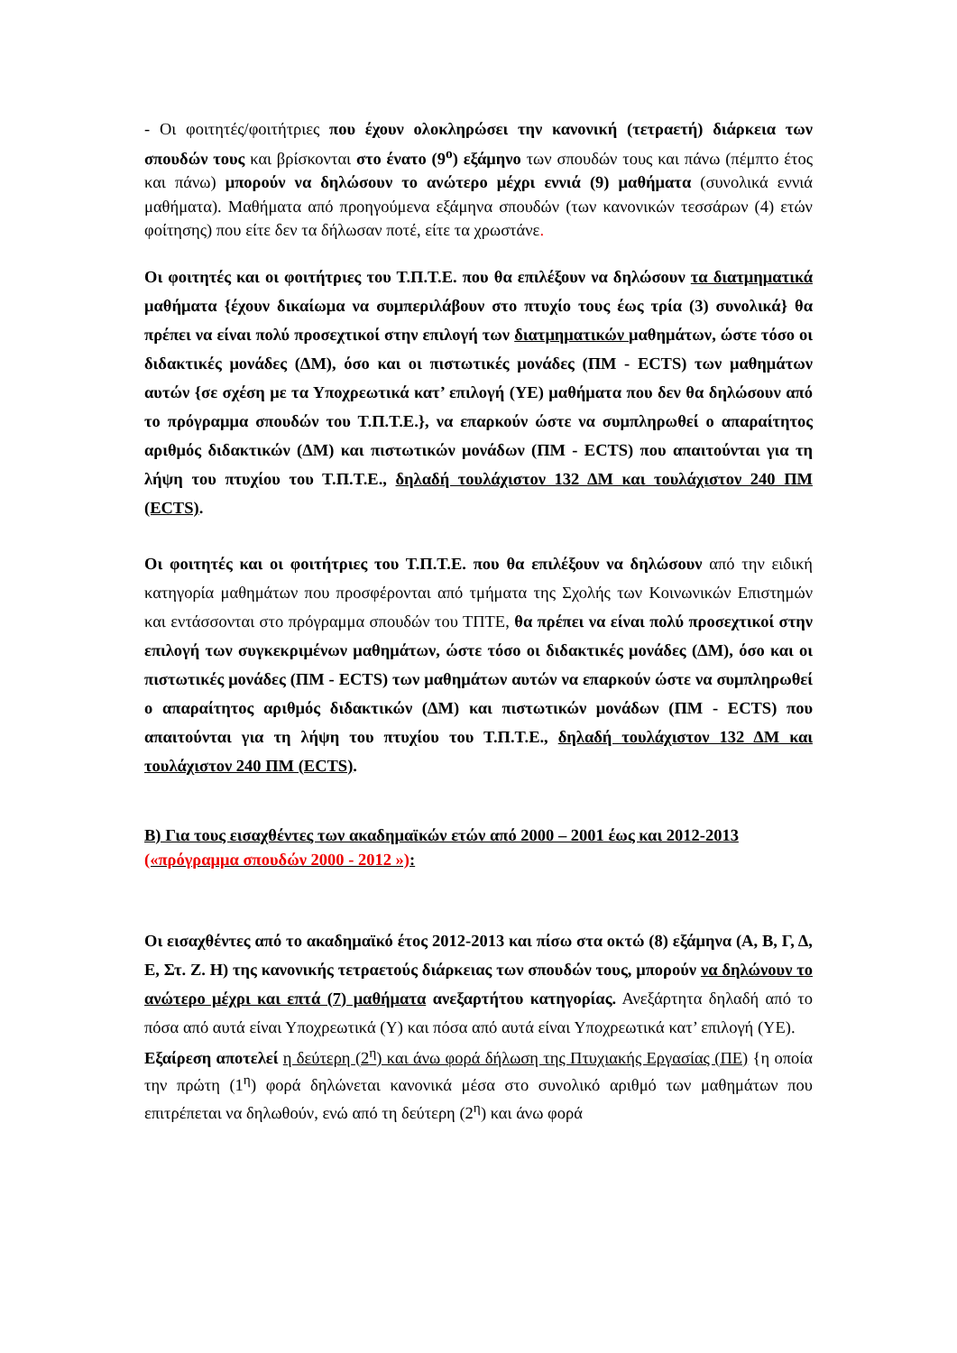- Οι φοιτητές/φοιτήτριες που έχουν ολοκληρώσει την κανονική (τετραετή) διάρκεια των σπουδών τους και βρίσκονται στο ένατο (9<sup>ο</sup>) εξάμηνο των σπουδών τους και πάνω (πέμπτο έτος και πάνω) μπορούν να δηλώσουν το ανώτερο μέχρι εννιά (9) μαθήματα (συνολικά εννιά μαθήματα). Μαθήματα από προηγούμενα εξάμηνα σπουδών (των κανονικών τεσσάρων (4) ετών φοίτησης) που είτε δεν τα δήλωσαν ποτέ, είτε τα χρωστάνε.
Οι φοιτητές και οι φοιτήτριες του Τ.Π.Τ.Ε. που θα επιλέξουν να δηλώσουν τα διατμηματικά μαθήματα {έχουν δικαίωμα να συμπεριλάβουν στο πτυχίο τους έως τρία (3) συνολικά} θα πρέπει να είναι πολύ προσεχτικοί στην επιλογή των διατμηματικών μαθημάτων, ώστε τόσο οι διδακτικές μονάδες (ΔΜ), όσο και οι πιστωτικές μονάδες (ΠΜ - ECTS) των μαθημάτων αυτών {σε σχέση με τα Υποχρεωτικά κατ’ επιλογή (ΥΕ) μαθήματα που δεν θα δηλώσουν από το πρόγραμμα σπουδών του Τ.Π.Τ.Ε.}, να επαρκούν ώστε να συμπληρωθεί ο απαραίτητος αριθμός διδακτικών (ΔΜ) και πιστωτικών μονάδων (ΠΜ - ECTS) που απαιτούνται για τη λήψη του πτυχίου του Τ.Π.Τ.Ε., δηλαδή τουλάχιστον 132 ΔΜ και τουλάχιστον 240 ΠΜ (ECTS).
Οι φοιτητές και οι φοιτήτριες του Τ.Π.Τ.Ε. που θα επιλέξουν να δηλώσουν από την ειδική κατηγορία μαθημάτων που προσφέρονται από τμήματα της Σχολής των Κοινωνικών Επιστημών και εντάσσονται στο πρόγραμμα σπουδών του ΤΠΤΕ, θα πρέπει να είναι πολύ προσεχτικοί στην επιλογή των συγκεκριμένων μαθημάτων, ώστε τόσο οι διδακτικές μονάδες (ΔΜ), όσο και οι πιστωτικές μονάδες (ΠΜ - ECTS) των μαθημάτων αυτών να επαρκούν ώστε να συμπληρωθεί ο απαραίτητος αριθμός διδακτικών (ΔΜ) και πιστωτικών μονάδων (ΠΜ - ECTS) που απαιτούνται για τη λήψη του πτυχίου του Τ.Π.Τ.Ε., δηλαδή τουλάχιστον 132 ΔΜ και τουλάχιστον 240 ΠΜ (ECTS).
Β) Για τους εισαχθέντες των ακαδημαϊκών ετών από 2000 – 2001 έως και 2012-2013 («πρόγραμμα σπουδών 2000 - 2012 »):
Οι εισαχθέντες από το ακαδημαϊκό έτος 2012-2013 και πίσω στα οκτώ (8) εξάμηνα (Α, Β, Γ, Δ, Ε, Στ. Ζ. Η) της κανονικής τετραετούς διάρκειας των σπουδών τους, μπορούν να δηλώνουν το ανώτερο μέχρι και επτά (7) μαθήματα ανεξαρτήτου κατηγορίας. Ανεξάρτητα δηλαδή από το πόσα από αυτά είναι Υποχρεωτικά (Υ) και πόσα από αυτά είναι Υποχρεωτικά κατ’ επιλογή (ΥΕ).
Εξαίρεση αποτελεί η δεύτερη (2<sup>η</sup>) και άνω φορά δήλωση της Πτυχιακής Εργασίας (ΠΕ) {η οποία την πρώτη (1<sup>η</sup>) φορά δηλώνεται κανονικά μέσα στο συνολικό αριθμό των μαθημάτων που επιτρέπεται να δηλωθούν, ενώ από τη δεύτερη (2<sup>η</sup>) και άνω φορά